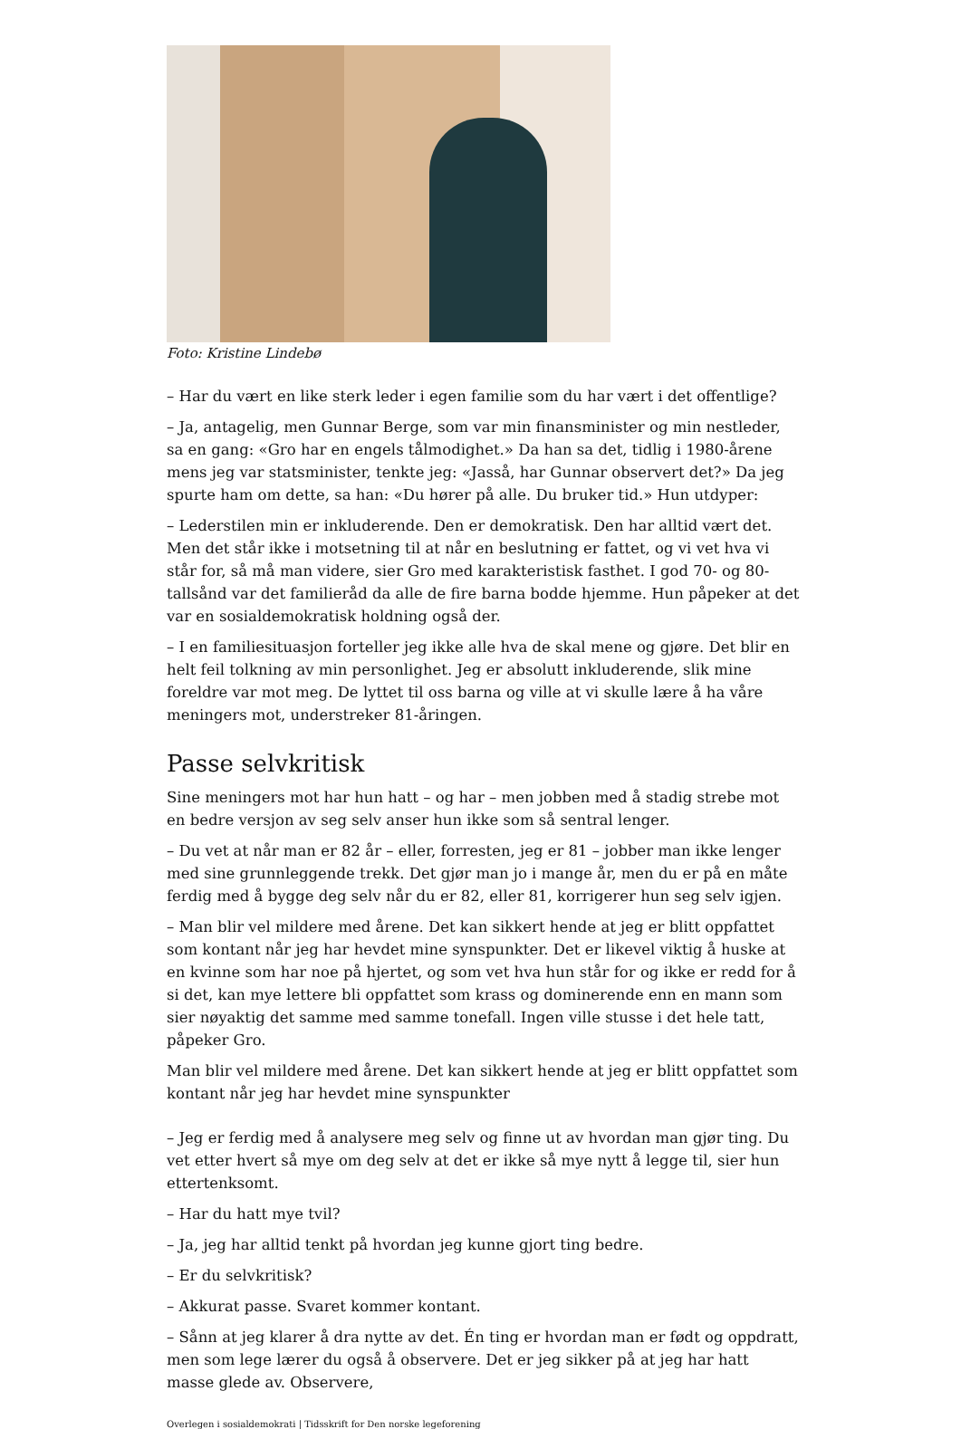Foto: Kristine Lindebø
– Har du vært en like sterk leder i egen familie som du har vært i det offentlige?
– Ja, antagelig, men Gunnar Berge, som var min finansminister og min nestleder, sa en gang: «Gro har en engels tålmodighet.» Da han sa det, tidlig i 1980-årene mens jeg var statsminister, tenkte jeg: «Jasså, har Gunnar observert det?» Da jeg spurte ham om dette, sa han: «Du hører på alle. Du bruker tid.» Hun utdyper:
– Lederstilen min er inkluderende. Den er demokratisk. Den har alltid vært det. Men det står ikke i motsetning til at når en beslutning er fattet, og vi vet hva vi står for, så må man videre, sier Gro med karakteristisk fasthet. I god 70- og 80-tallsånd var det familieråd da alle de fire barna bodde hjemme. Hun påpeker at det var en sosialdemokratisk holdning også der.
– I en familiesituasjon forteller jeg ikke alle hva de skal mene og gjøre. Det blir en helt feil tolkning av min personlighet. Jeg er absolutt inkluderende, slik mine foreldre var mot meg. De lyttet til oss barna og ville at vi skulle lære å ha våre meningers mot, understreker 81-åringen.
Passe selvkritisk
Sine meningers mot har hun hatt – og har – men jobben med å stadig strebe mot en bedre versjon av seg selv anser hun ikke som så sentral lenger.
– Du vet at når man er 82 år – eller, forresten, jeg er 81 – jobber man ikke lenger med sine grunnleggende trekk. Det gjør man jo i mange år, men du er på en måte ferdig med å bygge deg selv når du er 82, eller 81, korrigerer hun seg selv igjen.
– Man blir vel mildere med årene. Det kan sikkert hende at jeg er blitt oppfattet som kontant når jeg har hevdet mine synspunkter. Det er likevel viktig å huske at en kvinne som har noe på hjertet, og som vet hva hun står for og ikke er redd for å si det, kan mye lettere bli oppfattet som krass og dominerende enn en mann som sier nøyaktig det samme med samme tonefall. Ingen ville stusse i det hele tatt, påpeker Gro.
Man blir vel mildere med årene. Det kan sikkert hende at jeg er blitt oppfattet som kontant når jeg har hevdet mine synspunkter
– Jeg er ferdig med å analysere meg selv og finne ut av hvordan man gjør ting. Du vet etter hvert så mye om deg selv at det er ikke så mye nytt å legge til, sier hun ettertenksomt.
– Har du hatt mye tvil?
– Ja, jeg har alltid tenkt på hvordan jeg kunne gjort ting bedre.
– Er du selvkritisk?
– Akkurat passe. Svaret kommer kontant.
– Sånn at jeg klarer å dra nytte av det. Én ting er hvordan man er født og oppdratt, men som lege lærer du også å observere. Det er jeg sikker på at jeg har hatt masse glede av. Observere,
Overlegen i sosialdemokrati | Tidsskrift for Den norske legeforening